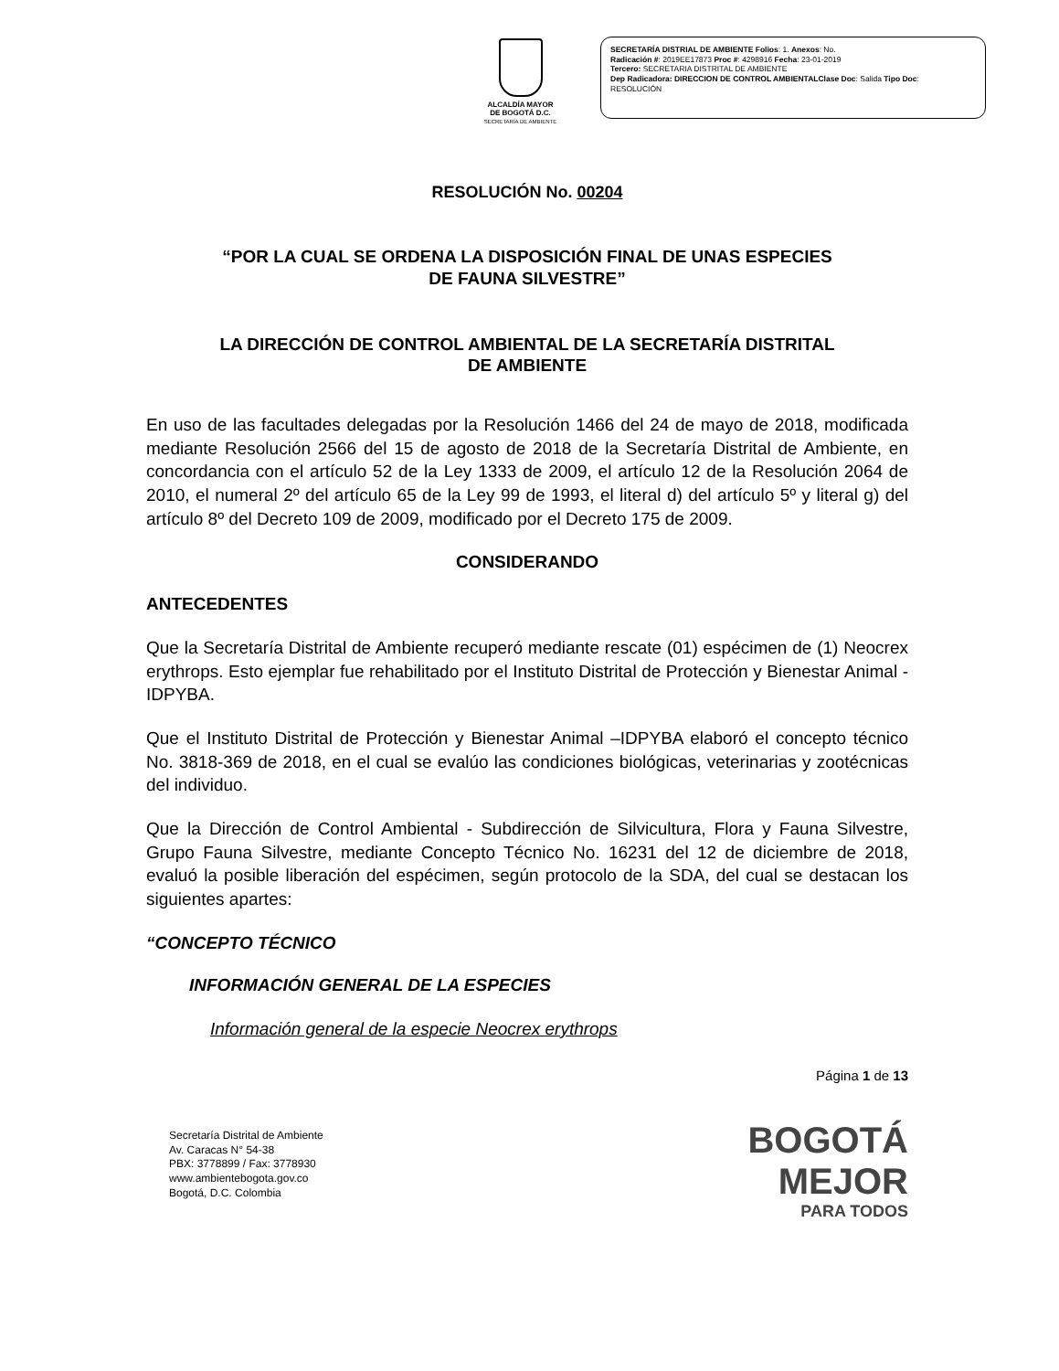ALCALDÍA MAYOR
DE BOGOTÁ D.C.
SECRETARÍA DE AMBIENTE
SECRETARÍA DISTRIAL DE AMBIENTE Folios: 1. Anexos: No.
Radicación #: 2019EE17873 Proc #: 4298916 Fecha: 23-01-2019
Tercero: SECRETARIA DISTRITAL DE AMBIENTE
Dep Radicadora: DIRECCION DE CONTROL AMBIENTALClase Doc: Salida Tipo Doc:
RESOLUCIÓN
RESOLUCIÓN No. 00204
“POR LA CUAL SE ORDENA LA DISPOSICIÓN FINAL DE UNAS ESPECIES
DE FAUNA SILVESTRE”
LA DIRECCIÓN DE CONTROL AMBIENTAL DE LA SECRETARÍA DISTRITAL
DE AMBIENTE
En uso de las facultades delegadas por la Resolución 1466 del 24 de mayo de 2018, modificada mediante Resolución 2566 del 15 de agosto de 2018 de la Secretaría Distrital de Ambiente, en concordancia con el artículo 52 de la Ley 1333 de 2009, el artículo 12 de la Resolución 2064 de 2010, el numeral 2º del artículo 65 de la Ley 99 de 1993, el literal d) del artículo 5º y literal g) del artículo 8º del Decreto 109 de 2009, modificado por el Decreto 175 de 2009.
CONSIDERANDO
ANTECEDENTES
Que la Secretaría Distrital de Ambiente recuperó mediante rescate (01) espécimen de (1) Neocrex erythrops. Esto ejemplar fue rehabilitado por el Instituto Distrital de Protección y Bienestar Animal -IDPYBA.
Que el Instituto Distrital de Protección y Bienestar Animal –IDPYBA elaboró el concepto técnico No. 3818-369 de 2018, en el cual se evalúo las condiciones biológicas, veterinarias y zootécnicas del individuo.
Que la Dirección de Control Ambiental - Subdirección de Silvicultura, Flora y Fauna Silvestre, Grupo Fauna Silvestre, mediante Concepto Técnico No. 16231 del 12 de diciembre de 2018, evaluó la posible liberación del espécimen, según protocolo de la SDA, del cual se destacan los siguientes apartes:
“CONCEPTO TÉCNICO
INFORMACIÓN GENERAL DE LA ESPECIES
Información general de la especie Neocrex erythrops
Página 1 de 13
Secretaría Distrital de Ambiente
Av. Caracas N° 54-38
PBX: 3778899 / Fax: 3778930
www.ambientebogota.gov.co
Bogotá, D.C. Colombia
BOGOTÁ
MEJOR
PARA TODOS